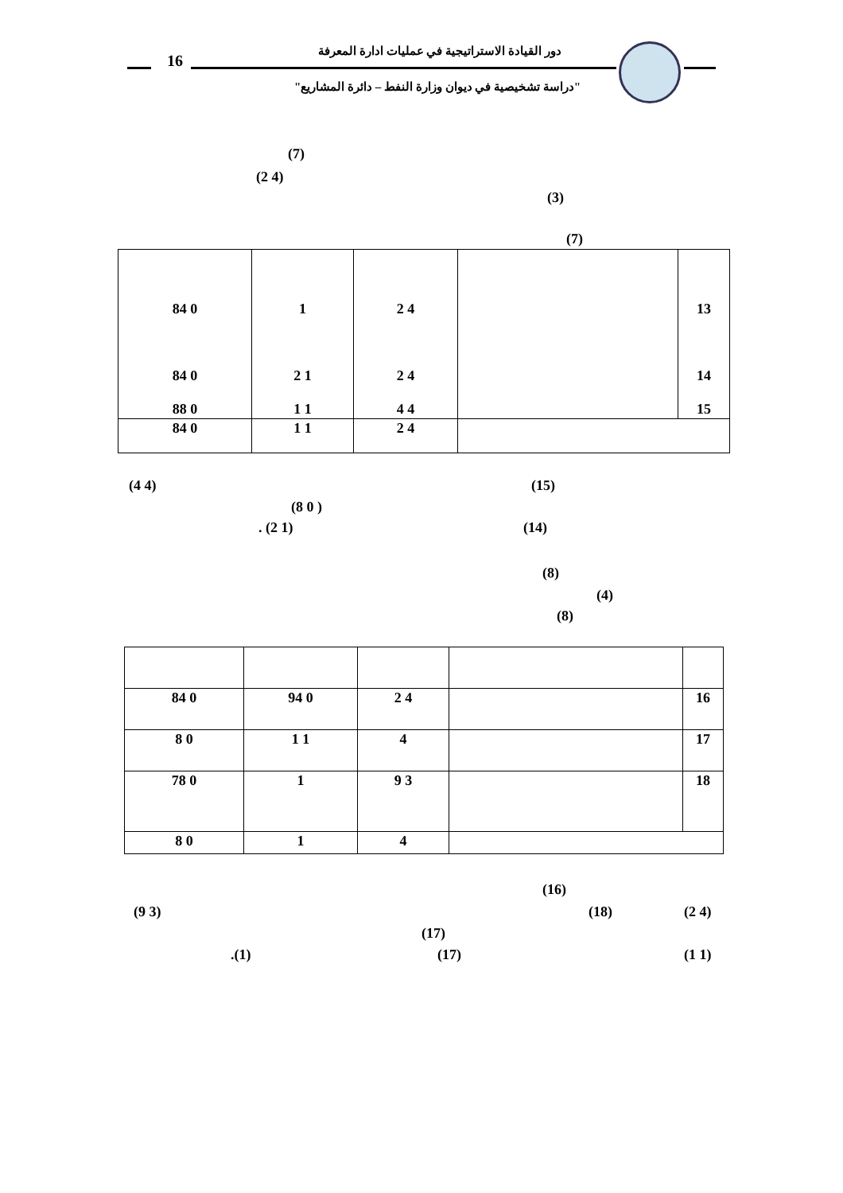16
دور القيادة الاستراتيجية في عمليات ادارة المعرفة
"دراسة تشخيصية في ديوان وزارة النفط – دائرة المشاريع"
(7)
(2 4)
(3)
(7)
| 84 0 84 0 88 0 | 1 2 1 1 1 | 2 4 2 4 4 4 | | 13 14 15 |
| 84 0 | 1 1 | 2 4 | | |
(4 4) (15)
(8 0 )
. (2 1) (14)
(8)
(4)
(8)
| 84 0 | 94 0 | 2 4 | | 16 |
| 8 0 | 1 1 | 4 | | 17 |
| 78 0 | 1 | 9 3 | | 18 |
| 8 0 | 1 | 4 | | |
(16)
(9 3) (18) (2 4)
(17)
.(1) (17) (1 1)